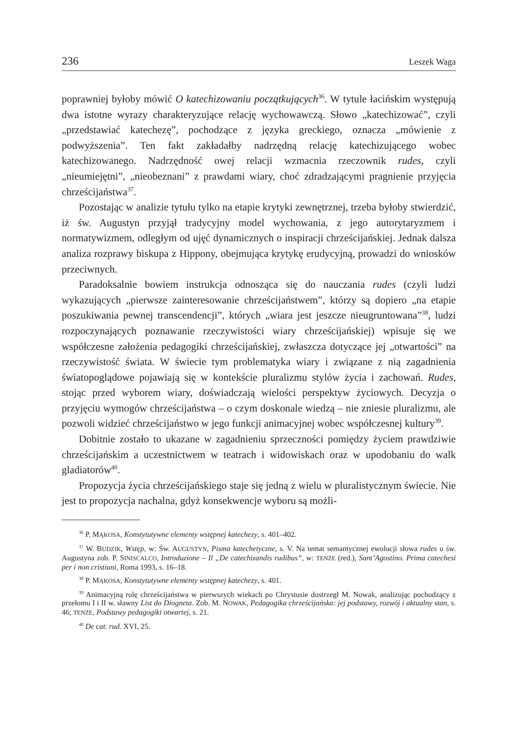236 Leszek Waga
poprawniej byłoby mówić O katechizowaniu początkujących<sup>36</sup>. W tytule łacińskim występują dwa istotne wyrazy charakteryzujące relację wychowawczą. Słowo „katechizować”, czyli „przedstawiać katechezę”, pochodzące z języka greckiego, oznacza „mówienie z podwyższenia”. Ten fakt zakładałby nadrzędną relację katechizującego wobec katechizowanego. Nadrzędność owej relacji wzmacnia rzeczownik rudes, czyli „nieumiejętni”, „nieobeznani” z prawdami wiary, choć zdradzającymi pragnienie przyjęcia chrześcijaństwa<sup>37</sup>.
Pozostając w analizie tytułu tylko na etapie krytyki zewnętrznej, trzeba byłoby stwierdzić, iż św. Augustyn przyjął tradycyjny model wychowania, z jego autorytaryzmem i normatywizmem, odległym od ujęć dynamicznych o inspiracji chrześcijańskiej. Jednak dalsza analiza rozprawy biskupa z Hippony, obejmująca krytykę erudycyjną, prowadzi do wniosków przeciwnych.
Paradoksalnie bowiem instrukcja odnosząca się do nauczania rudes (czyli ludzi wykazujących „pierwsze zainteresowanie chrześcijaństwem”, którzy są dopiero „na etapie poszukiwania pewnej transcendencji”, których „wiara jest jeszcze nieugruntowana”<sup>38</sup>, ludzi rozpoczynających poznawanie rzeczywistości wiary chrześcijańskiej) wpisuje się we współczesne założenia pedagogiki chrześcijańskiej, zwłaszcza dotyczące jej „otwartości” na rzeczywistość świata. W świecie tym problematyka wiary i związane z nią zagadnienia światopoglądowe pojawiają się w kontekście pluralizmu stylów życia i zachowań. Rudes, stojąc przed wyborem wiary, doświadczają wielości perspektyw życiowych. Decyzja o przyjęciu wymogów chrześcijaństwa – o czym doskonale wiedzą – nie zniesie pluralizmu, ale pozwoli widzieć chrześcijaństwo w jego funkcji animacyjnej wobec współczesnej kultury<sup>39</sup>.
Dobitnie zostało to ukazane w zagadnieniu sprzeczności pomiędzy życiem prawdziwie chrześcijańskim a uczestnictwem w teatrach i widowiskach oraz w upodobaniu do walk gladiatorów<sup>40</sup>.
Propozycja życia chrześcijańskiego staje się jedną z wielu w pluralistycznym świecie. Nie jest to propozycja nachalna, gdyż konsekwencje wyboru są możli-
<sup>36</sup> P. MĄKOSA, Konstytutywne elementy wstępnej katechezy, s. 401–402.
<sup>37</sup> W. BUDZIK, Wstęp, w: Św. AUGUSTYN, Pisma katechetyczne, s. V. Na temat semantycznej ewolucji słowa rudes u św. Augustyna zob. P. SINISCALCO, Introduzione – Il „De catechizandis rudibus”, w: TENŻE (red.), Sant’Agostino. Prima catechesi per i non cristiani, Roma 1993, s. 16–18.
<sup>38</sup> P. MĄKOSA, Konstytutywne elementy wstępnej katechezy, s. 401.
<sup>39</sup> Animacyjną rolę chrześcijaństwa w pierwszych wiekach po Chrystusie dostrzegł M. Nowak, analizując pochodzący z przełomu I i II w. sławny List do Diogneta. Zob. M. NOWAK, Pedagogika chrześcijańska: jej podstawy, rozwój i aktualny stan, s. 46; TENŻE, Podstawy pedagogiki otwartej, s. 21.
<sup>40</sup> De cat. rud. XVI, 25.